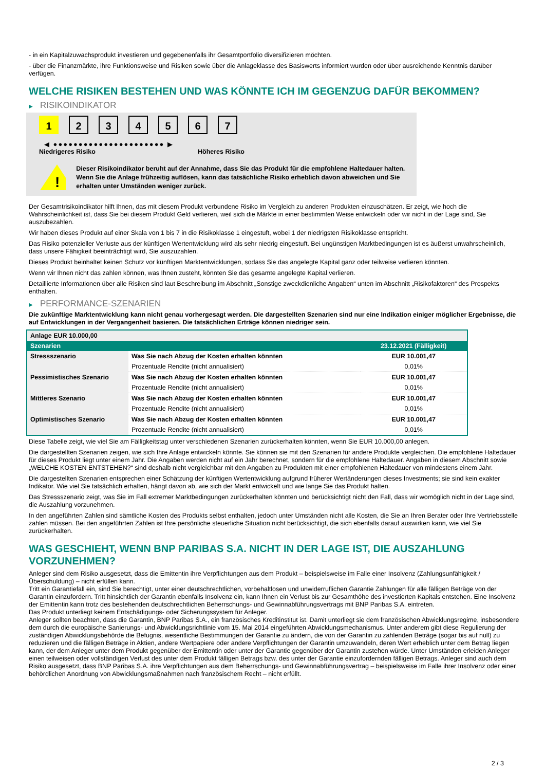- in ein Kapitalzuwachsprodukt investieren und gegebenenfalls ihr Gesamtportfolio diversifizieren möchten.
- über die Finanzmärkte, ihre Funktionsweise und Risiken sowie über die Anlageklasse des Basiswerts informiert wurden oder über ausreichende Kenntnis darüber verfügen.
WELCHE RISIKEN BESTEHEN UND WAS KÖNNTE ICH IM GEGENZUG DAFÜR BEKOMMEN?
▶ RISIKOINDIKATOR
1 2 3 4 5 6 7
◀ ●●●●●●●●●●●●●●●●●●●●●● ▶
Niedrigeres Risiko Höheres Risiko
!
Dieser Risikoindikator beruht auf der Annahme, dass Sie das Produkt für die empfohlene Haltedauer halten.
Wenn Sie die Anlage frühzeitig auflösen, kann das tatsächliche Risiko erheblich davon abweichen und Sie erhalten unter Umständen weniger zurück.
Der Gesamtrisikoindikator hilft Ihnen, das mit diesem Produkt verbundene Risiko im Vergleich zu anderen Produkten einzuschätzen. Er zeigt, wie hoch die Wahrscheinlichkeit ist, dass Sie bei diesem Produkt Geld verlieren, weil sich die Märkte in einer bestimmten Weise entwickeln oder wir nicht in der Lage sind, Sie auszubezahlen.
Wir haben dieses Produkt auf einer Skala von 1 bis 7 in die Risikoklasse 1 eingestuft, wobei 1 der niedrigsten Risikoklasse entspricht.
Das Risiko potenzieller Verluste aus der künftigen Wertentwicklung wird als sehr niedrig eingestuft. Bei ungünstigen Marktbedingungen ist es äußerst unwahrscheinlich, dass unsere Fähigkeit beeinträchtigt wird, Sie auszuzahlen.
Dieses Produkt beinhaltet keinen Schutz vor künftigen Marktentwicklungen, sodass Sie das angelegte Kapital ganz oder teilweise verlieren könnten.
Wenn wir Ihnen nicht das zahlen können, was Ihnen zusteht, könnten Sie das gesamte angelegte Kapital verlieren.
Detaillierte Informationen über alle Risiken sind laut Beschreibung im Abschnitt „Sonstige zweckdienliche Angaben“ unten im Abschnitt „Risikofaktoren“ des Prospekts enthalten.
▶ PERFORMANCE-SZENARIEN
Die zukünftige Marktentwicklung kann nicht genau vorhergesagt werden. Die dargestellten Szenarien sind nur eine Indikation einiger möglicher Ergebnisse, die auf Entwicklungen in der Vergangenheit basieren. Die tatsächlichen Erträge können niedriger sein.
| Anlage EUR 10.000,00 | | |
| Szenarien | | 23.12.2021 (Fälligkeit) |
| Stressszenario | Was Sie nach Abzug der Kosten erhalten könnten | EUR 10.001,47 |
| | Prozentuale Rendite (nicht annualisiert) | 0,01% |
| Pessimistisches Szenario | Was Sie nach Abzug der Kosten erhalten könnten | EUR 10.001,47 |
| | Prozentuale Rendite (nicht annualisiert) | 0,01% |
| Mittleres Szenario | Was Sie nach Abzug der Kosten erhalten könnten | EUR 10.001,47 |
| | Prozentuale Rendite (nicht annualisiert) | 0,01% |
| Optimistisches Szenario | Was Sie nach Abzug der Kosten erhalten könnten | EUR 10.001,47 |
| | Prozentuale Rendite (nicht annualisiert) | 0,01% |
Diese Tabelle zeigt, wie viel Sie am Fälligkeitstag unter verschiedenen Szenarien zurückerhalten könnten, wenn Sie EUR 10.000,00 anlegen.
Die dargestellten Szenarien zeigen, wie sich Ihre Anlage entwickeln könnte. Sie können sie mit den Szenarien für andere Produkte vergleichen. Die empfohlene Haltedauer für dieses Produkt liegt unter einem Jahr. Die Angaben werden nicht auf ein Jahr berechnet, sondern für die empfohlene Haltedauer. Angaben in diesem Abschnitt sowie „WELCHE KOSTEN ENTSTEHEN?“ sind deshalb nicht vergleichbar mit den Angaben zu Produkten mit einer empfohlenen Haltedauer von mindestens einem Jahr.
Die dargestellten Szenarien entsprechen einer Schätzung der künftigen Wertentwicklung aufgrund früherer Wertänderungen dieses Investments; sie sind kein exakter Indikator. Wie viel Sie tatsächlich erhalten, hängt davon ab, wie sich der Markt entwickelt und wie lange Sie das Produkt halten.
Das Stressszenario zeigt, was Sie im Fall extremer Marktbedingungen zurückerhalten könnten und berücksichtigt nicht den Fall, dass wir womöglich nicht in der Lage sind, die Auszahlung vorzunehmen.
In den angeführten Zahlen sind sämtliche Kosten des Produkts selbst enthalten, jedoch unter Umständen nicht alle Kosten, die Sie an Ihren Berater oder Ihre Vertriebsstelle zahlen müssen. Bei den angeführten Zahlen ist Ihre persönliche steuerliche Situation nicht berücksichtigt, die sich ebenfalls darauf auswirken kann, wie viel Sie zurückerhalten.
WAS GESCHIEHT, WENN BNP PARIBAS S.A. NICHT IN DER LAGE IST, DIE AUSZAHLUNG VORZUNEHMEN?
Anleger sind dem Risiko ausgesetzt, dass die Emittentin ihre Verpflichtungen aus dem Produkt – beispielsweise im Falle einer Insolvenz (Zahlungsunfähigkeit / Überschuldung) – nicht erfüllen kann.
Tritt ein Garantiefall ein, sind Sie berechtigt, unter einer deutschrechtlichen, vorbehaltlosen und unwiderruflichen Garantie Zahlungen für alle fälligen Beträge von der Garantin einzufordern. Tritt hinsichtlich der Garantin ebenfalls Insolvenz ein, kann Ihnen ein Verlust bis zur Gesamthöhe des investierten Kapitals entstehen. Eine Insolvenz der Emittentin kann trotz des bestehenden deutschrechtlichen Beherrschungs- und Gewinnabführungsvertrags mit BNP Paribas S.A. eintreten.
Das Produkt unterliegt keinem Entschädigungs- oder Sicherungssystem für Anleger.
Anleger sollten beachten, dass die Garantin, BNP Paribas S.A., ein französisches Kreditinstitut ist. Damit unterliegt sie dem französischen Abwicklungsregime, insbesondere dem durch die europäische Sanierungs- und Abwicklungsrichtlinie vom 15. Mai 2014 eingeführten Abwicklungsmechanismus. Unter anderem gibt diese Regulierung der zuständigen Abwicklungsbehörde die Befugnis, wesentliche Bestimmungen der Garantie zu ändern, die von der Garantin zu zahlenden Beträge (sogar bis auf null) zu reduzieren und die fälligen Beträge in Aktien, andere Wertpapiere oder andere Verpflichtungen der Garantin umzuwandeln, deren Wert erheblich unter dem Betrag liegen kann, der dem Anleger unter dem Produkt gegenüber der Emittentin oder unter der Garantie gegenüber der Garantin zustehen würde. Unter Umständen erleiden Anleger einen teilweisen oder vollständigen Verlust des unter dem Produkt fälligen Betrags bzw. des unter der Garantie einzufordernden fälligen Betrags. Anleger sind auch dem Risiko ausgesetzt, dass BNP Paribas S.A. ihre Verpflichtungen aus dem Beherrschungs- und Gewinnabführungsvertrag – beispielsweise im Falle ihrer Insolvenz oder einer behördlichen Anordnung von Abwicklungsmaßnahmen nach französischem Recht – nicht erfüllt.
2 / 3